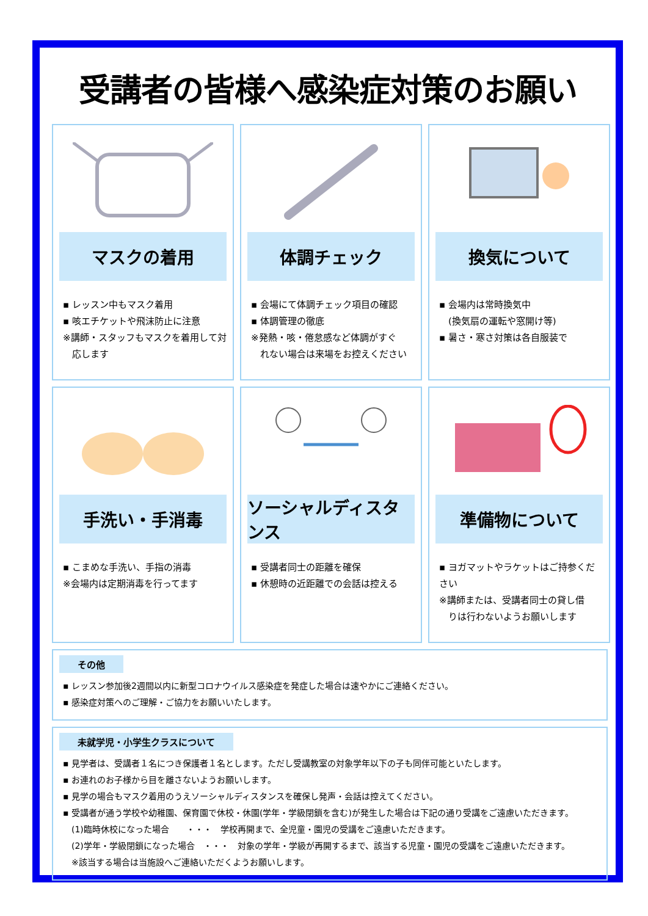受講者の皆様へ感染症対策のお願い
マスクの着用
▪ レッスン中もマスク着用
▪ 咳エチケットや飛沫防止に注意
※講師・スタッフもマスクを着用して対
　応します
体調チェック
▪ 会場にて体調チェック項目の確認
▪ 体調管理の徹底
※発熱・咳・倦怠感など体調がすぐ
　れない場合は来場をお控えください
換気について
▪ 会場内は常時換気中
　(換気扇の運転や窓開け等)
▪ 暑さ・寒さ対策は各自服装で
手洗い・手消毒
▪ こまめな手洗い、手指の消毒
※会場内は定期消毒を行ってます
ソーシャルディスタンス
▪ 受講者同士の距離を確保
▪ 休憩時の近距離での会話は控える
準備物について
▪ ヨガマットやラケットはご持参ください
※講師または、受講者同士の貸し借
　りは行わないようお願いします
その他
▪ レッスン参加後2週間以内に新型コロナウイルス感染症を発症した場合は速やかにご連絡ください。
▪ 感染症対策へのご理解・ご協力をお願いいたします。
未就学児・小学生クラスについて
▪ 見学者は、受講者１名につき保護者１名とします。ただし受講教室の対象学年以下の子も同伴可能といたします。
▪ お連れのお子様から目を離さないようお願いします。
▪ 見学の場合もマスク着用のうえソーシャルディスタンスを確保し発声・会話は控えてください。
▪ 受講者が通う学校や幼稚園、保育園で休校・休園(学年・学級閉鎖を含む)が発生した場合は下記の通り受講をご遠慮いただきます。
　(1)臨時休校になった場合　　・・・　学校再開まで、全児童・園児の受講をご遠慮いただきます。
　(2)学年・学級閉鎖になった場合　・・・　対象の学年・学級が再開するまで、該当する児童・園児の受講をご遠慮いただきます。
　※該当する場合は当施設へご連絡いただくようお願いします。